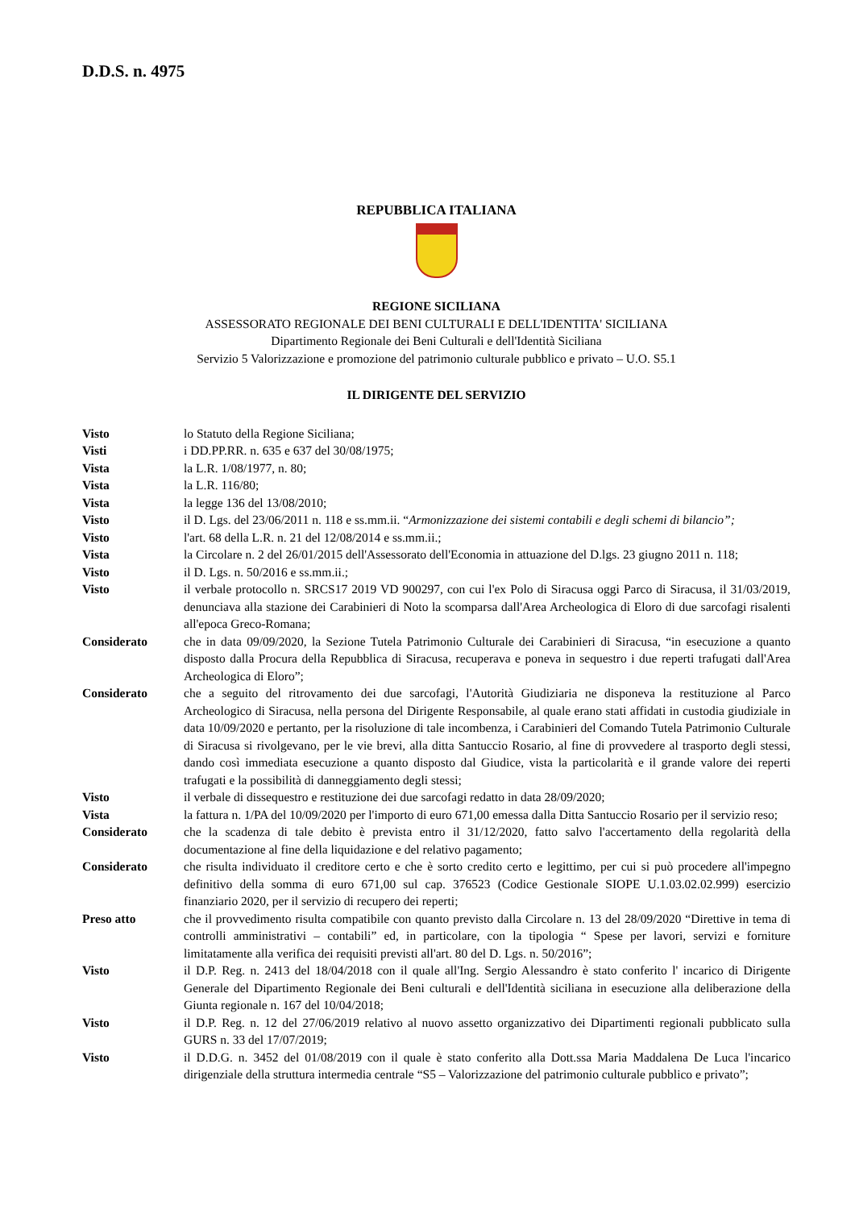D.D.S. n. 4975
REPUBBLICA ITALIANA
REGIONE SICILIANA
ASSESSORATO REGIONALE DEI BENI CULTURALI E DELL'IDENTITA' SICILIANA
Dipartimento Regionale dei Beni Culturali e dell'Identità Siciliana
Servizio 5 Valorizzazione e promozione del patrimonio culturale pubblico e privato – U.O. S5.1
IL DIRIGENTE DEL SERVIZIO
| Visto | lo Statuto della Regione Siciliana; |
| Visti | i DD.PP.RR. n. 635 e 637 del 30/08/1975; |
| Vista | la L.R. 1/08/1977, n. 80; |
| Vista | la L.R. 116/80; |
| Vista | la legge 136 del 13/08/2010; |
| Visto | il D. Lgs. del 23/06/2011 n. 118 e ss.mm.ii. “ Armonizzazione dei sistemi contabili e degli schemi di bilancio”; |
| Visto | l'art. 68 della L.R. n. 21 del 12/08/2014 e ss.mm.ii.; |
| Vista | la Circolare n. 2 del 26/01/2015 dell'Assessorato dell'Economia in attuazione del D.lgs. 23 giugno 2011 n. 118; |
| Visto | il D. Lgs. n. 50/2016 e ss.mm.ii.; |
| Visto | il verbale protocollo n. SRCS17 2019 VD 900297, con cui l'ex Polo di Siracusa oggi Parco di Siracusa, il 31/03/2019, denunciava alla stazione dei Carabinieri di Noto la scomparsa dall'Area Archeologica di Eloro di due sarcofagi risalenti all'epoca Greco-Romana; |
| Considerato | che in data 09/09/2020, la Sezione Tutela Patrimonio Culturale dei Carabinieri di Siracusa, “in esecuzione a quanto disposto dalla Procura della Repubblica di Siracusa, recuperava e poneva in sequestro i due reperti trafugati dall'Area Archeologica di Eloro”; |
| Considerato | che a seguito del ritrovamento dei due sarcofagi, l'Autorità Giudiziaria ne disponeva la restituzione al Parco Archeologico di Siracusa, nella persona del Dirigente Responsabile, al quale erano stati affidati in custodia giudiziale in data 10/09/2020 e pertanto, per la risoluzione di tale incombenza, i Carabinieri del Comando Tutela Patrimonio Culturale di Siracusa si rivolgevano, per le vie brevi, alla ditta Santuccio Rosario, al fine di provvedere al trasporto degli stessi, dando così immediata esecuzione a quanto disposto dal Giudice, vista la particolarità e il grande valore dei reperti trafugati e la possibilità di danneggiamento degli stessi; |
| Visto | il verbale di dissequestro e restituzione dei due sarcofagi redatto in data 28/09/2020; |
| Vista | la fattura n. 1/PA del 10/09/2020 per l'importo di euro 671,00 emessa dalla Ditta Santuccio Rosario per il servizio reso; |
| Considerato | che la scadenza di tale debito è prevista entro il 31/12/2020, fatto salvo l'accertamento della regolarità della documentazione al fine della liquidazione e del relativo pagamento; |
| Considerato | che risulta individuato il creditore certo e che è sorto credito certo e legittimo, per cui si può procedere all'impegno definitivo della somma di euro 671,00 sul cap. 376523 (Codice Gestionale SIOPE U.1.03.02.02.999) esercizio finanziario 2020, per il servizio di recupero dei reperti; |
| Preso atto | che il provvedimento risulta compatibile con quanto previsto dalla Circolare n. 13 del 28/09/2020 “Direttive in tema di controlli amministrativi – contabili” ed, in particolare, con la tipologia “ Spese per lavori, servizi e forniture limitatamente alla verifica dei requisiti previsti all'art. 80 del D. Lgs. n. 50/2016”; |
| Visto | il D.P. Reg. n. 2413 del 18/04/2018 con il quale all'Ing. Sergio Alessandro è stato conferito l' incarico di Dirigente Generale del Dipartimento Regionale dei Beni culturali e dell'Identità siciliana in esecuzione alla deliberazione della Giunta regionale n. 167 del 10/04/2018; |
| Visto | il D.P. Reg. n. 12 del 27/06/2019 relativo al nuovo assetto organizzativo dei Dipartimenti regionali pubblicato sulla GURS n. 33 del 17/07/2019; |
| Visto | il D.D.G. n. 3452 del 01/08/2019 con il quale è stato conferito alla Dott.ssa Maria Maddalena De Luca l'incarico dirigenziale della struttura intermedia centrale “S5 – Valorizzazione del patrimonio culturale pubblico e privato”; |